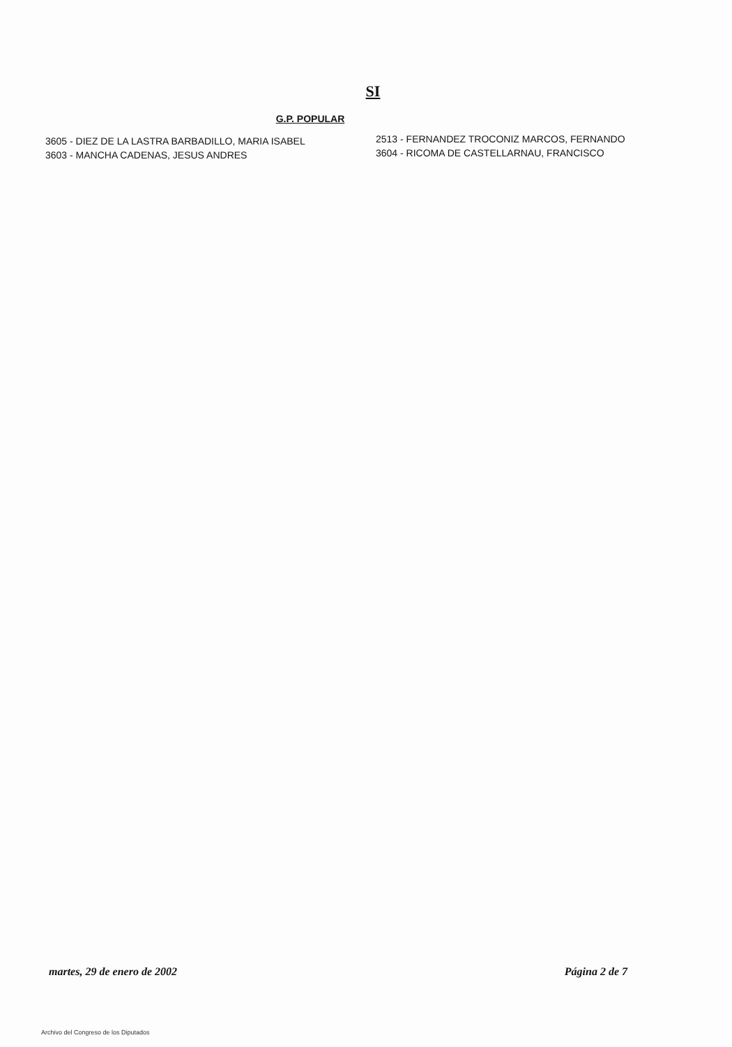SI
G.P. POPULAR
3605 - DIEZ DE LA LASTRA BARBADILLO, MARIA ISABEL
3603 - MANCHA CADENAS, JESUS ANDRES
2513 - FERNANDEZ TROCONIZ MARCOS, FERNANDO
3604 - RICOMA DE CASTELLARNAU, FRANCISCO
martes, 29 de enero de 2002 Página 2 de 7
Archivo del Congreso de los Diputados